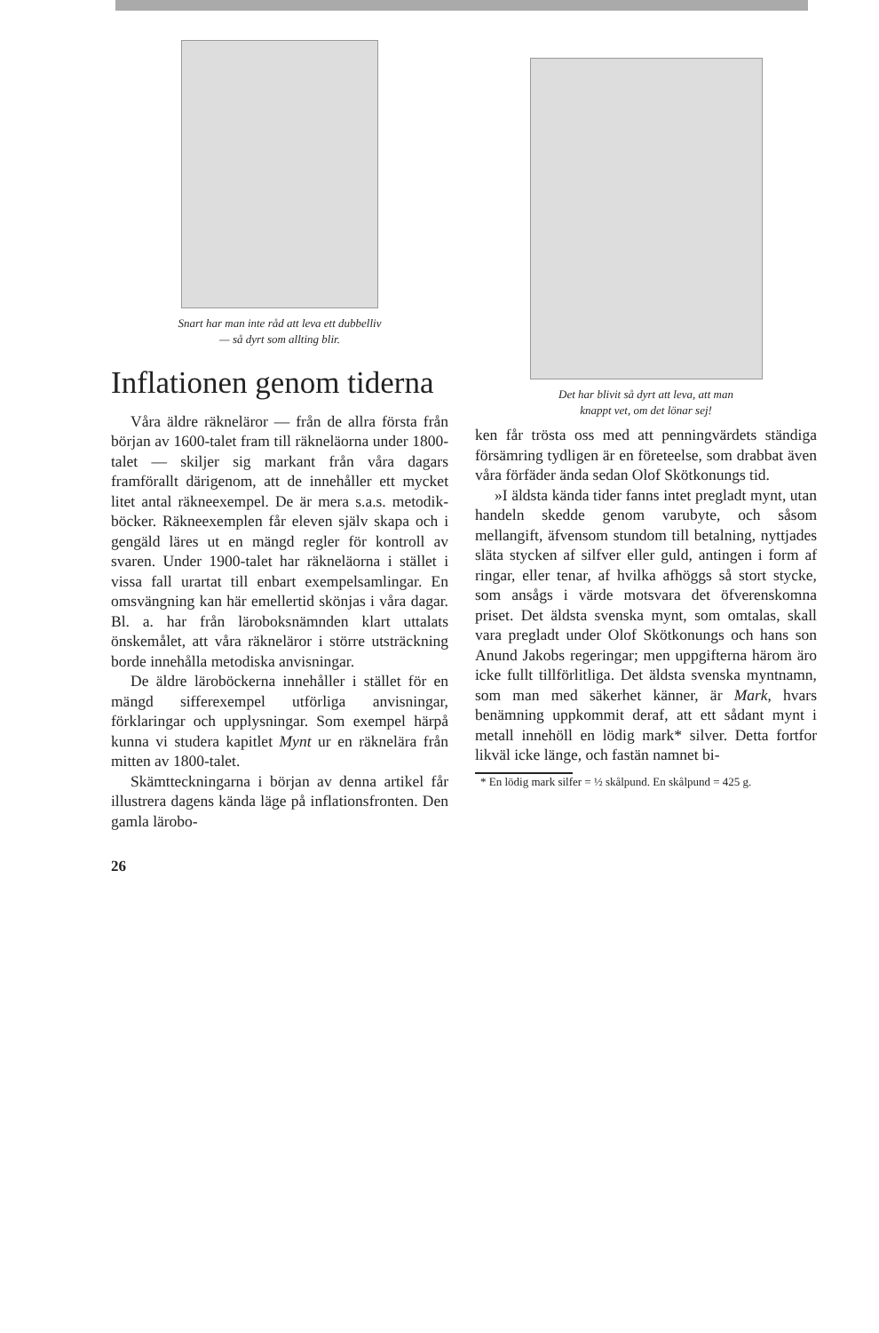Snart har man inte råd att leva ett dubbelliv
— så dyrt som allting blir.
Inflationen genom tiderna
Våra äldre räkneläror — från de allra första från början av 1600-talet fram till räkneläorna under 1800-talet — skiljer sig markant från våra dagars framförallt därigenom, att de innehåller ett mycket litet antal räkneexempel. De är mera s.a.s. metodik-böcker. Räkneexemplen får eleven själv skapa och i gengäld läres ut en mängd regler för kontroll av svaren. Under 1900-talet har räkneläorna i stället i vissa fall urartat till enbart exempelsamlingar. En omsvängning kan här emellertid skönjas i våra dagar. Bl. a. har från läroboksnämnden klart uttalats önskemålet, att våra räkneläror i större utsträckning borde innehålla metodiska anvisningar.
De äldre läroböckerna innehåller i stället för en mängd sifferexempel utförliga anvisningar, förklaringar och upplysningar. Som exempel härpå kunna vi studera kapitlet Mynt ur en räknelära från mitten av 1800-talet.
Skämtteckningarna i början av denna artikel får illustrera dagens kända läge på inflationsfronten. Den gamla lärobo-
26
Det har blivit så dyrt att leva, att man
knappt vet, om det lönar sej!
ken får trösta oss med att penningvärdets ständiga försämring tydligen är en företeelse, som drabbat även våra förfäder ända sedan Olof Skötkonungs tid.
»I äldsta kända tider fanns intet pregladt mynt, utan handeln skedde genom varubyte, och såsom mellangift, äfvensom stundom till betalning, nyttjades släta stycken af silfver eller guld, antingen i form af ringar, eller tenar, af hvilka afhöggs så stort stycke, som ansågs i värde motsvara det öfverenskomna priset. Det äldsta svenska mynt, som omtalas, skall vara pregladt under Olof Skötkonungs och hans son Anund Jakobs regeringar; men uppgifterna härom äro icke fullt tillförlitliga. Det äldsta svenska myntnamn, som man med säkerhet känner, är Mark, hvars benämning uppkommit deraf, att ett sådant mynt i metall innehöll en lödig mark* silver. Detta fortfor likväl icke länge, och fastän namnet bi-
* En lödig mark silfer = ½ skålpund. En skålpund = 425 g.